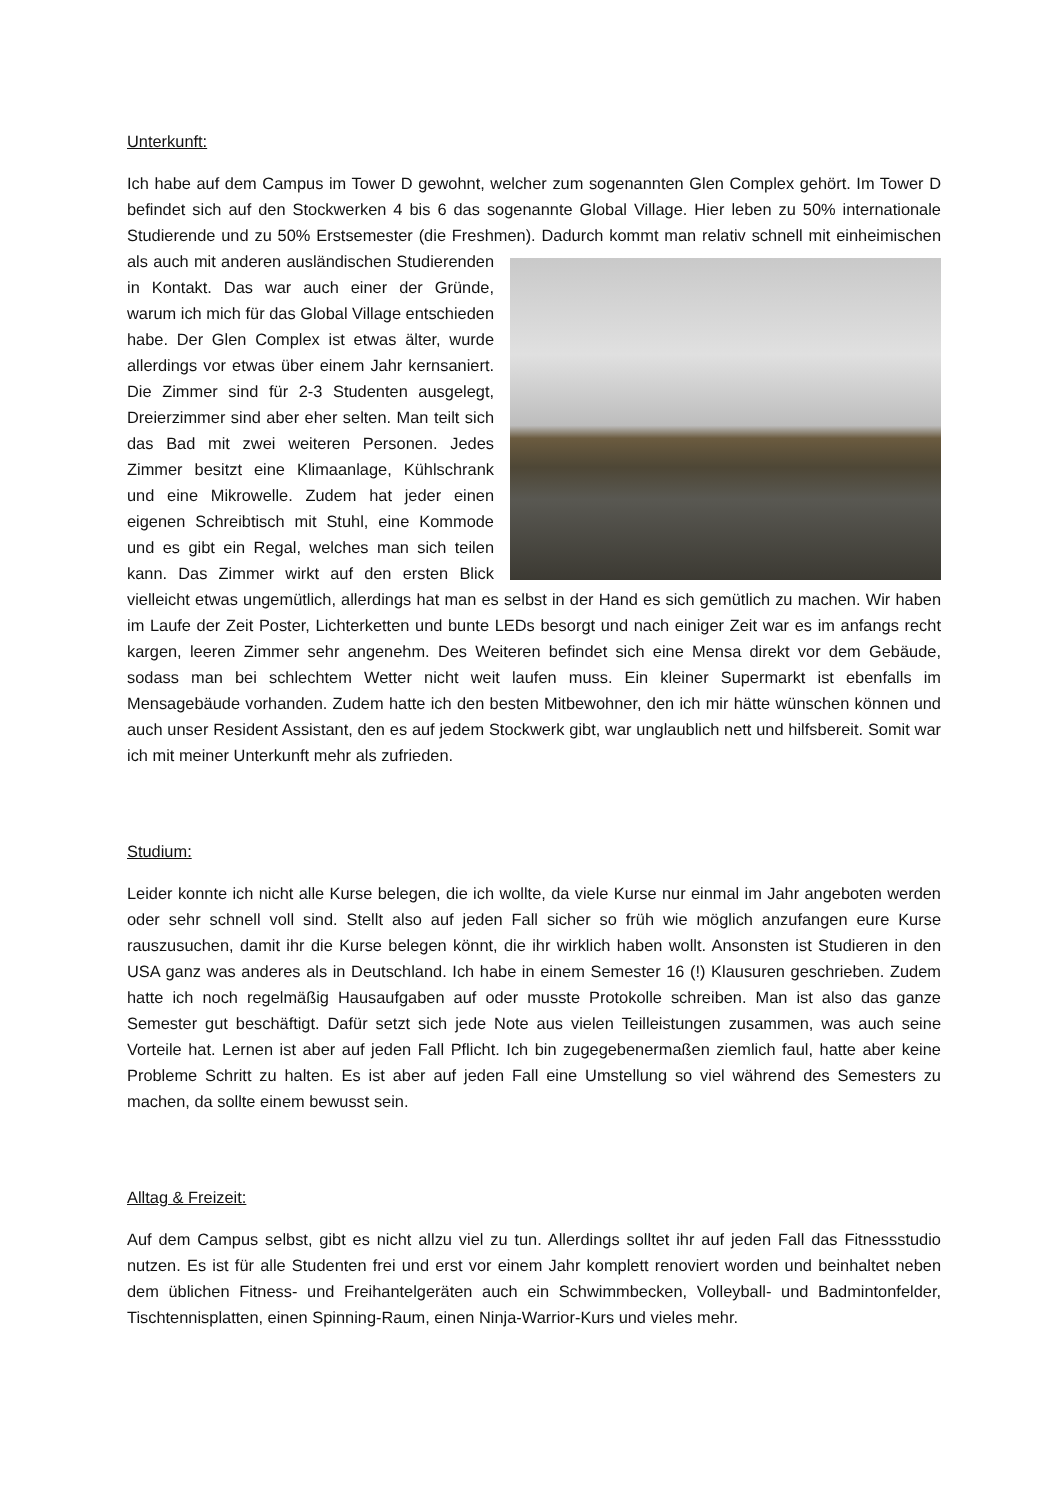Unterkunft:
Ich habe auf dem Campus im Tower D gewohnt, welcher zum sogenannten Glen Complex gehört. Im Tower D befindet sich auf den Stockwerken 4 bis 6 das sogenannte Global Village. Hier leben zu 50% internationale Studierende und zu 50% Erstsemester (die Freshmen). Dadurch kommt man relativ schnell mit einheimischen als auch mit anderen ausländischen Studierenden in Kontakt. Das war auch einer der Gründe, warum ich mich für das Global Village entschieden habe. Der Glen Complex ist etwas älter, wurde allerdings vor etwas über einem Jahr kernsaniert. Die Zimmer sind für 2-3 Studenten ausgelegt, Dreierzimmer sind aber eher selten. Man teilt sich das Bad mit zwei weiteren Personen. Jedes Zimmer besitzt eine Klimaanlage, Kühlschrank und eine Mikrowelle. Zudem hat jeder einen eigenen Schreibtisch mit Stuhl, eine Kommode und es gibt ein Regal, welches man sich teilen kann. Das Zimmer wirkt auf den ersten Blick vielleicht etwas ungemütlich, allerdings hat man es selbst in der Hand es sich gemütlich zu machen. Wir haben im Laufe der Zeit Poster, Lichterketten und bunte LEDs besorgt und nach einiger Zeit war es im anfangs recht kargen, leeren Zimmer sehr angenehm. Des Weiteren befindet sich eine Mensa direkt vor dem Gebäude, sodass man bei schlechtem Wetter nicht weit laufen muss. Ein kleiner Supermarkt ist ebenfalls im Mensagebäude vorhanden. Zudem hatte ich den besten Mitbewohner, den ich mir hätte wünschen können und auch unser Resident Assistant, den es auf jedem Stockwerk gibt, war unglaublich nett und hilfsbereit. Somit war ich mit meiner Unterkunft mehr als zufrieden.
Studium:
Leider konnte ich nicht alle Kurse belegen, die ich wollte, da viele Kurse nur einmal im Jahr angeboten werden oder sehr schnell voll sind. Stellt also auf jeden Fall sicher so früh wie möglich anzufangen eure Kurse rauszusuchen, damit ihr die Kurse belegen könnt, die ihr wirklich haben wollt. Ansonsten ist Studieren in den USA ganz was anderes als in Deutschland. Ich habe in einem Semester 16 (!) Klausuren geschrieben. Zudem hatte ich noch regelmäßig Hausaufgaben auf oder musste Protokolle schreiben. Man ist also das ganze Semester gut beschäftigt. Dafür setzt sich jede Note aus vielen Teilleistungen zusammen, was auch seine Vorteile hat. Lernen ist aber auf jeden Fall Pflicht. Ich bin zugegebenermaßen ziemlich faul, hatte aber keine Probleme Schritt zu halten. Es ist aber auf jeden Fall eine Umstellung so viel während des Semesters zu machen, da sollte einem bewusst sein.
Alltag & Freizeit:
Auf dem Campus selbst, gibt es nicht allzu viel zu tun. Allerdings solltet ihr auf jeden Fall das Fitnessstudio nutzen. Es ist für alle Studenten frei und erst vor einem Jahr komplett renoviert worden und beinhaltet neben dem üblichen Fitness- und Freihantelgeräten auch ein Schwimmbecken, Volleyball- und Badmintonfelder, Tischtennisplatten, einen Spinning-Raum, einen Ninja-Warrior-Kurs und vieles mehr.